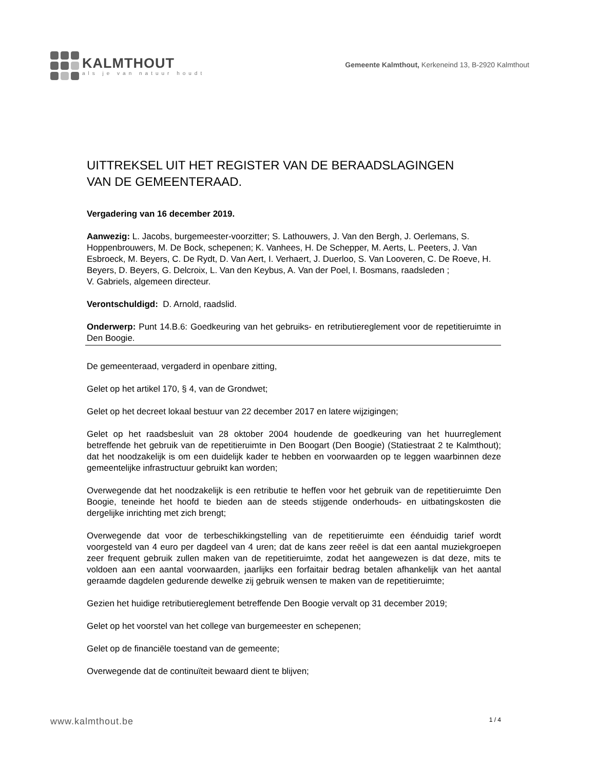KALMTHOUT
als je van natuur houdt
Gemeente Kalmthout, Kerkeneind 13, B-2920 Kalmthout
UITTREKSEL UIT HET REGISTER VAN DE BERAADSLAGINGEN
VAN DE GEMEENTERAAD.
Vergadering van 16 december 2019.
Aanwezig: L. Jacobs, burgemeester-voorzitter; S. Lathouwers, J. Van den Bergh, J. Oerlemans, S. Hoppenbrouwers, M. De Bock, schepenen; K. Vanhees, H. De Schepper, M. Aerts, L. Peeters, J. Van Esbroeck, M. Beyers, C. De Rydt, D. Van Aert, I. Verhaert, J. Duerloo, S. Van Looveren, C. De Roeve, H. Beyers, D. Beyers, G. Delcroix, L. Van den Keybus, A. Van der Poel, I. Bosmans, raadsleden ;
V. Gabriels, algemeen directeur.
Verontschuldigd: D. Arnold, raadslid.
Onderwerp: Punt 14.B.6: Goedkeuring van het gebruiks- en retributiereglement voor de repetitieruimte in Den Boogie.
De gemeenteraad, vergaderd in openbare zitting,
Gelet op het artikel 170, § 4, van de Grondwet;
Gelet op het decreet lokaal bestuur van 22 december 2017 en latere wijzigingen;
Gelet op het raadsbesluit van 28 oktober 2004 houdende de goedkeuring van het huurreglement betreffende het gebruik van de repetitieruimte in Den Boogart (Den Boogie) (Statiestraat 2 te Kalmthout); dat het noodzakelijk is om een duidelijk kader te hebben en voorwaarden op te leggen waarbinnen deze gemeentelijke infrastructuur gebruikt kan worden;
Overwegende dat het noodzakelijk is een retributie te heffen voor het gebruik van de repetitieruimte Den Boogie, teneinde het hoofd te bieden aan de steeds stijgende onderhouds- en uitbatingskosten die dergelijke inrichting met zich brengt;
Overwegende dat voor de terbeschikkingstelling van de repetitieruimte een éénduidig tarief wordt voorgesteld van 4 euro per dagdeel van 4 uren; dat de kans zeer reëel is dat een aantal muziekgroepen zeer frequent gebruik zullen maken van de repetitieruimte, zodat het aangewezen is dat deze, mits te voldoen aan een aantal voorwaarden, jaarlijks een forfaitair bedrag betalen afhankelijk van het aantal geraamde dagdelen gedurende dewelke zij gebruik wensen te maken van de repetitieruimte;
Gezien het huidige retributiereglement betreffende Den Boogie vervalt op 31 december 2019;
Gelet op het voorstel van het college van burgemeester en schepenen;
Gelet op de financiële toestand van de gemeente;
Overwegende dat de continuïteit bewaard dient te blijven;
www.kalmthout.be 1 / 4